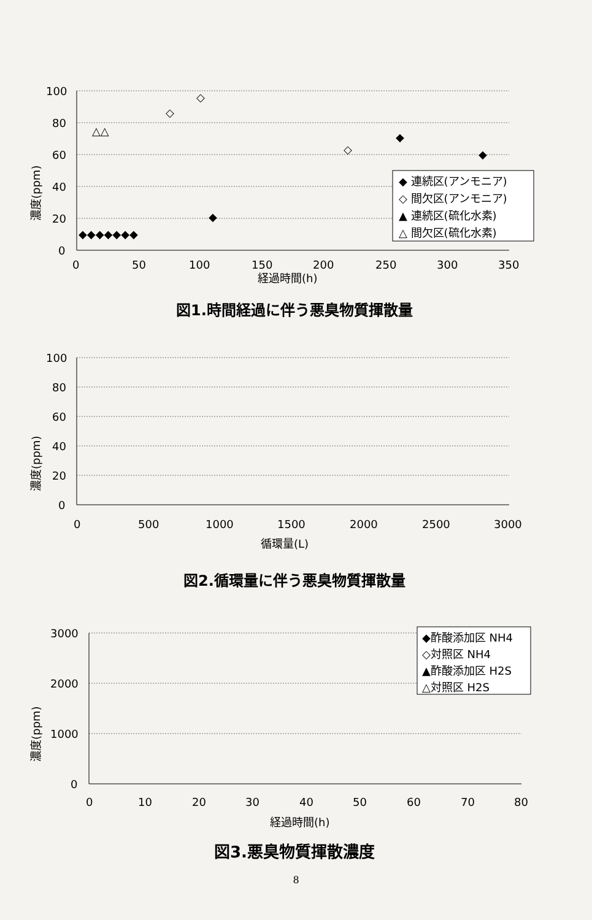濃度(ppm)
100
80
60
40
20
0
0
50
100
150
200
250
300
350
経過時間(h)
◆◆◆◆◆◆◆
◆
◆
◆
◇
◇
◇
△△
◆ 連続区(アンモニア)
◇ 間欠区(アンモニア)
▲ 連続区(硫化水素)
△ 間欠区(硫化水素)
図1.時間経過に伴う悪臭物質揮散量
濃度(ppm)
100
80
60
40
20
0
0
500
1000
1500
2000
2500
3000
循環量(L)
図2.循環量に伴う悪臭物質揮散量
濃度(ppm)
3000
2000
1000
0
0
10
20
30
40
50
60
70
80
経過時間(h)
◆酢酸添加区 NH4
◇対照区 NH4
▲酢酸添加区 H2S
△対照区 H2S
図3.悪臭物質揮散濃度
8